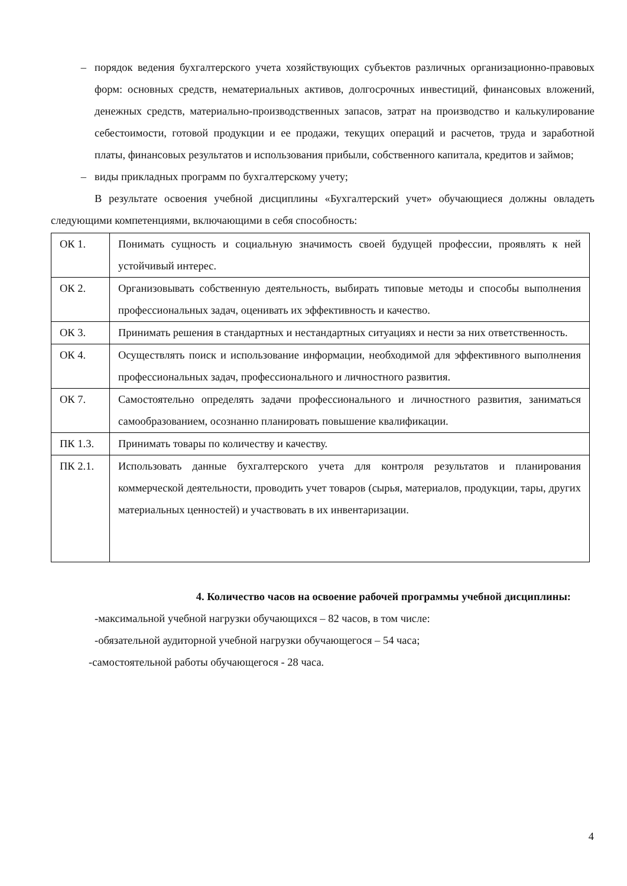– порядок ведения бухгалтерского учета хозяйствующих субъектов различных организационно-правовых форм: основных средств, нематериальных активов, долгосрочных инвестиций, финансовых вложений, денежных средств, материально-производственных запасов, затрат на производство и калькулирование себестоимости, готовой продукции и ее продажи, текущих операций и расчетов, труда и заработной платы, финансовых результатов и использования прибыли, собственного капитала, кредитов и займов;
– виды прикладных программ по бухгалтерскому учету;
В результате освоения учебной дисциплины «Бухгалтерский учет» обучающиеся должны овладеть следующими компетенциями, включающими в себя способность:
| ОК 1. | Понимать сущность и социальную значимость своей будущей профессии, проявлять к ней устойчивый интерес. |
| ОК 2. | Организовывать собственную деятельность, выбирать типовые методы и способы выполнения профессиональных задач, оценивать их эффективность и качество. |
| ОК 3. | Принимать решения в стандартных и нестандартных ситуациях и нести за них ответственность. |
| ОК 4. | Осуществлять поиск и использование информации, необходимой для эффективного выполнения профессиональных задач, профессионального и личностного развития. |
| ОК 7. | Самостоятельно определять задачи профессионального и личностного развития, заниматься самообразованием, осознанно планировать повышение квалификации. |
| ПК 1.3. | Принимать товары по количеству и качеству. |
| ПК 2.1. | Использовать данные бухгалтерского учета для контроля результатов и планирования коммерческой деятельности, проводить учет товаров (сырья, материалов, продукции, тары, других материальных ценностей) и участвовать в их инвентаризации. |
4. Количество часов на освоение рабочей программы учебной дисциплины:
-максимальной учебной нагрузки обучающихся – 82 часов, в том числе:
-обязательной аудиторной учебной нагрузки обучающегося – 54 часа;
-самостоятельной работы обучающегося - 28 часа.
4